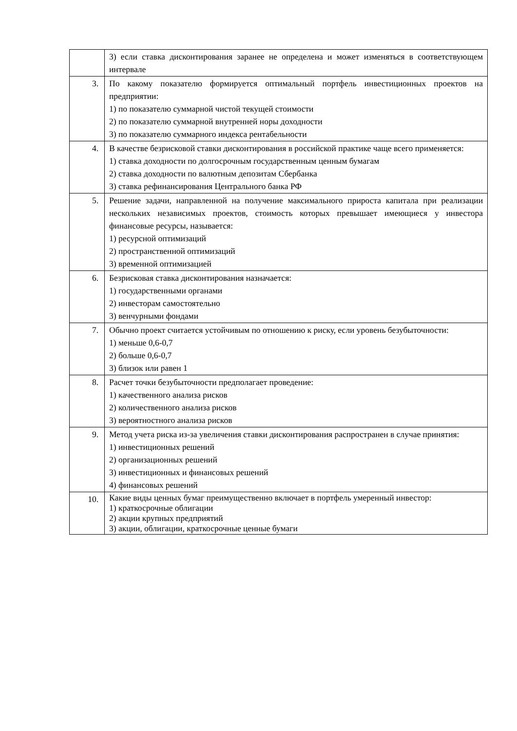| | 3) если ставка дисконтирования заранее не определена и может изменяться в соответствующем интервале |
| 3. | По какому показателю формируется оптимальный портфель инвестиционных проектов на предприятии: 1) по показателю суммарной чистой текущей стоимости 2) по показателю суммарной внутренней норы доходности 3) по показателю суммарного индекса рентабельности |
| 4. | В качестве безрисковой ставки дисконтирования в российской практике чаще всего применяется: 1) ставка доходности по долгосрочным государственным ценным бумагам 2) ставка доходности по валютным депозитам Сбербанка 3) ставка рефинансирования Центрального банка РФ |
| 5. | Решение задачи, направленной на получение максимального прироста капитала при реализации нескольких независимых проектов, стоимость которых превышает имеющиеся у инвестора финансовые ресурсы, называется: 1) ресурсной оптимизаций 2) пространственной оптимизаций 3) временной оптимизацией |
| 6. | Безрисковая ставка дисконтирования назначается: 1) государственными органами 2) инвесторам самостоятельно 3) венчурными фондами |
| 7. | Обычно проект считается устойчивым по отношению к риску, если уровень безубыточности: 1) меньше 0,6-0,7 2) больше 0,6-0,7 3) близок или равен 1 |
| 8. | Расчет точки безубыточности предполагает проведение: 1) качественного анализа рисков 2) количественного анализа рисков 3) вероятностного анализа рисков |
| 9. | Метод учета риска из-за увеличения ставки дисконтирования распространен в случае принятия: 1) инвестиционных решений 2) организационных решений 3) инвестиционных и финансовых решений 4) финансовых решений |
| 10. | Какие виды ценных бумаг преимущественно включает в портфель умеренный инвестор: 1) краткосрочные облигации 2) акции крупных предприятий 3) акции, облигации, краткосрочные ценные бумаги |